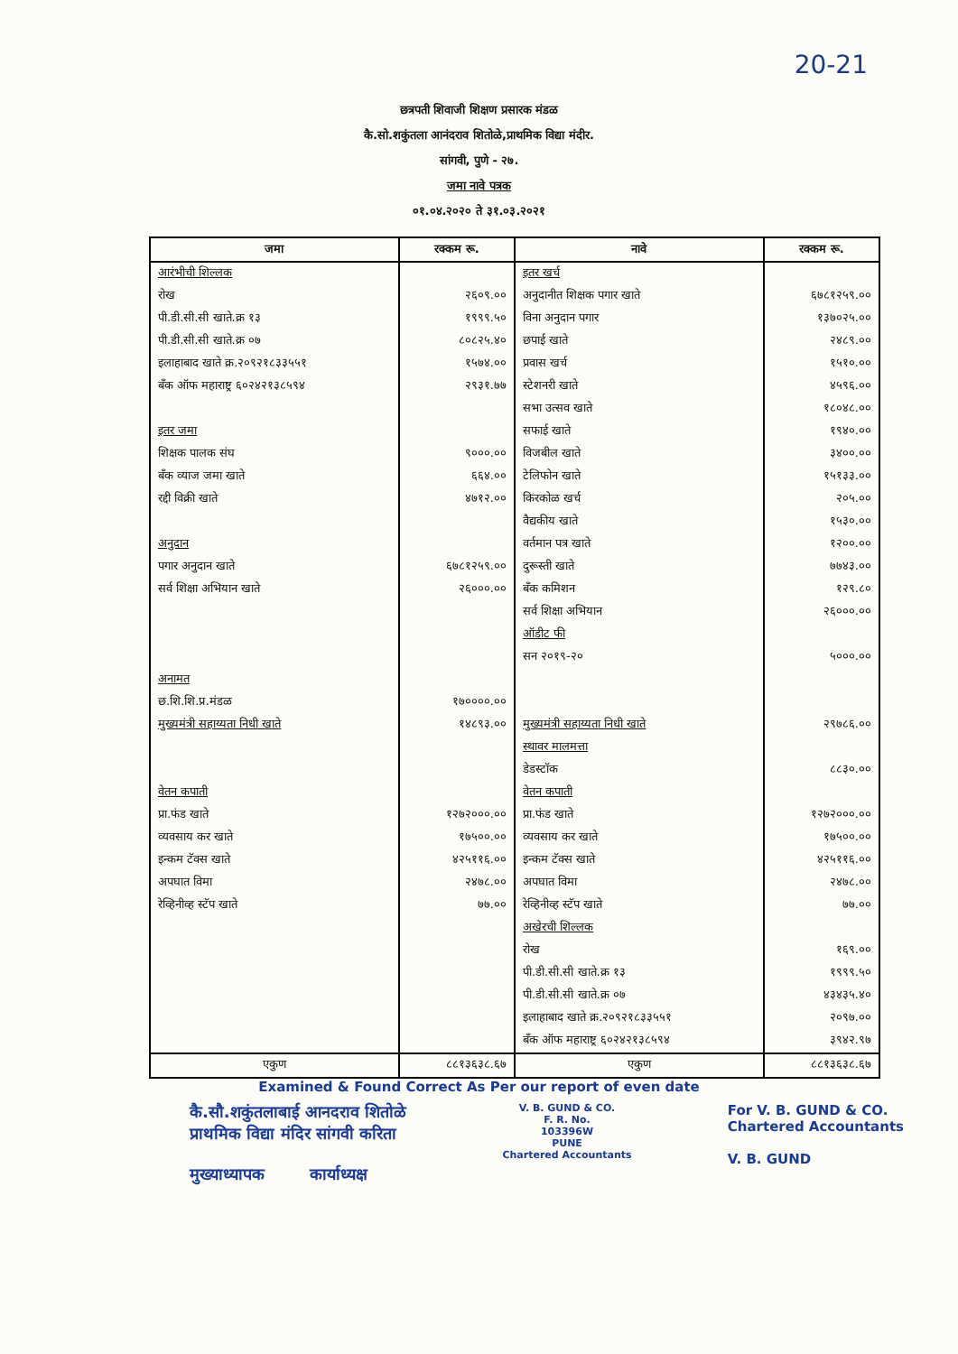20-21
छत्रपती शिवाजी शिक्षण प्रसारक मंडळ
कै.सो.शकुंतला आनंदराव शितोळे,प्राथमिक विद्या मंदीर.
सांगवी, पुणे - २७.
जमा नावे पत्रक
०१.०४.२०२० ते ३१.०३.२०२१
| जमा | रक्कम रू. | नावे | रक्कम रू. |
| --- | --- | --- | --- |
| आरंभीची शिल्लक | | इतर खर्च | |
| रोख | २६०९.०० | अनुदानीत शिक्षक पगार खाते | ६७८१२५९.०० |
| पी.डी.सी.सी खाते.क्र १३ | १९९९.५० | विना अनुदान पगार | १३७०२५.०० |
| पी.डी.सी.सी खाते.क्र ०७ | ८०८२५.४० | छपाई खाते | २४८९.०० |
| इलाहाबाद खाते क्र.२०९२१८३३५५१ | १५७४.०० | प्रवास खर्च | १५१०.०० |
| बँक ऑफ महाराष्ट्र ६०२४२१३८५९४ | २९३१.७७ | स्टेशनरी खाते | ४५९६.०० |
| | | सभा उत्सव खाते | १८०४८.०० |
| इतर जमा | | सफाई खाते | १९४०.०० |
| शिक्षक पालक संघ | ९०००.०० | विजबील खाते | ३४००.०० |
| बँक व्याज जमा खाते | ६६४.०० | टेलिफोन खाते | १५१३३.०० |
| रद्दी विक्री खाते | ४७१२.०० | किरकोळ खर्च | २०५.०० |
| | | वैद्यकीय खाते | १५३०.०० |
| अनुदान | | वर्तमान पत्र खाते | १२००.०० |
| पगार अनुदान खाते | ६७८१२५९.०० | दुरूस्ती खाते | ७७४३.०० |
| सर्व शिक्षा अभियान खाते | २६०००.०० | बँक कमिशन | १२९.८० |
| | | सर्व शिक्षा अभियान | २६०००.०० |
| | | ऑडीट फी | |
| | | सन २०१९-२० | ५०००.०० |
| अनामत | | | |
| छ.शि.शि.प्र.मंडळ | १७००००.०० | | |
| मुख्यमंत्री सहाय्यता निधी खाते | १४८९३.०० | मुख्यमंत्री सहाय्यता निधी खाते | २९७८६.०० |
| | | स्थावर मालमत्ता | |
| | | डेडस्टॉक | ८८३०.०० |
| वेतन कपाती | | वेतन कपाती | |
| प्रा.फंड खाते | १२७२०००.०० | प्रा.फंड खाते | १२७२०००.०० |
| व्यवसाय कर खाते | १७५००.०० | व्यवसाय कर खाते | १७५००.०० |
| इन्कम टॅक्स खाते | ४२५११६.०० | इन्कम टॅक्स खाते | ४२५११६.०० |
| अपघात विमा | २४७८.०० | अपघात विमा | २४७८.०० |
| रेव्हिनीव्ह स्टॅप खाते | ७७.०० | रेव्हिनीव्ह स्टॅप खाते | ७७.०० |
| | | अखेरची शिल्लक | |
| | | रोख | १६९.०० |
| | | पी.डी.सी.सी खाते.क्र १३ | १९९९.५० |
| | | पी.डी.सी.सी खाते.क्र ०७ | ४३४३५.४० |
| | | इलाहाबाद खाते क्र.२०९२१८३३५५१ | २०९७.०० |
| | | बँक ऑफ महाराष्ट्र ६०२४२१३८५९४ | ३९४२.९७ |
| एकुण | ८८१३६३८.६७ | एकुण | ८८१३६३८.६७ |
Examined & Found Correct As Per our report of even date
कै.सौ.शकुंतलाबाई आनदराव शितोळे
प्राथमिक विद्या मंदिर सांगवी करिता
मुख्याध्यापक कार्याध्यक्ष
V. B. GUND & CO.
F. R. No.
103396W
PUNE
Chartered Accountants
For V. B. GUND & CO.
Chartered Accountants
V. B. GUND